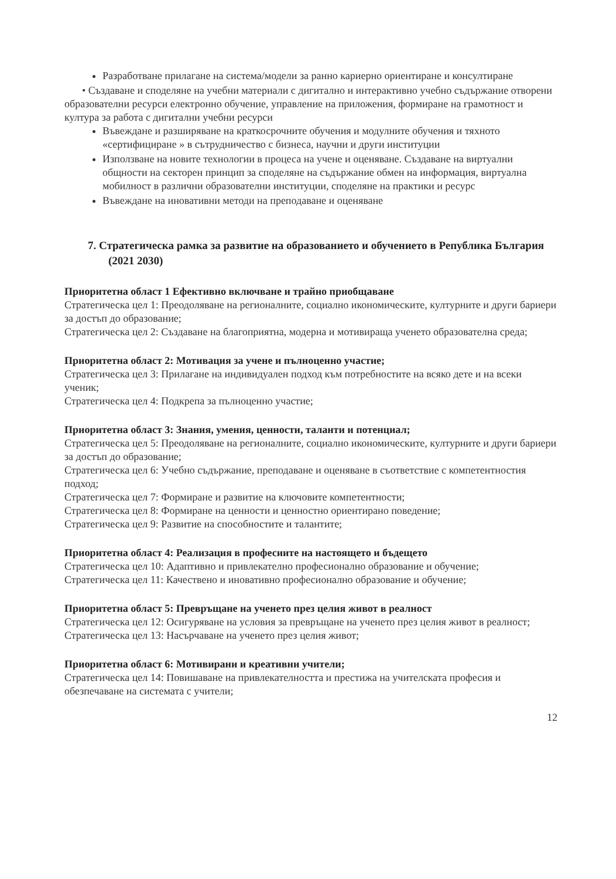Разработване прилагане на система/модели за ранно кариерно ориентиране и консултиране
• Създаване и споделяне на учебни материали с дигитално и интерактивно учебно съдържание отворени образователни ресурси електронно обучение, управление на приложения, формиране на грамотност и култура за работа с дигитални учебни ресурси
Въвеждане и разширяване на краткосрочните обучения и модулните обучения и тяхното «сертифициране » в сътрудничество с бизнеса, научни и други институции
Използване на новите технологии в процеса на учене и оценяване. Създаване на виртуални общности на секторен принцип за споделяне на съдържание обмен на информация, виртуална мобилност в различни образователни институции, споделяне на практики и ресурс
Въвеждане на иновативни методи на преподаване и оценяване
7. Стратегическа рамка за развитие на образованието и обучението в Република България (2021 2030)
Приоритетна област 1 Ефективно включване и трайно приобщаване
Стратегическа цел 1: Преодоляване на регионалните, социално икономическите, културните и други бариери за достъп до образование;
Стратегическа цел 2: Създаване на благоприятна, модерна и мотивираща ученето образователна среда;
Приоритетна област 2: Мотивация за учене и пълноценно участие;
Стратегическа цел 3: Прилагане на индивидуален подход към потребностите на всяко дете и на всеки ученик;
Стратегическа цел 4: Подкрепа за пълноценно участие;
Приоритетна област 3: Знания, умения, ценности, таланти и потенциал;
Стратегическа цел 5: Преодоляване на регионалните, социално икономическите, културните и други бариери за достъп до образование;
Стратегическа цел 6: Учебно съдържание, преподаване и оценяване в съответствие с компетентностия подход;
Стратегическа цел 7: Формиране и развитие на ключовите компетентности;
Стратегическа цел 8: Формиране на ценности и ценностно ориентирано поведение;
Стратегическа цел 9: Развитие на способностите и талантите;
Приоритетна област 4: Реализация в професиите на настоящето и бъдещето
Стратегическа цел 10: Адаптивно и привлекателно професионално образование и обучение;
Стратегическа цел 11: Качествено и иновативно професионално образование и обучение;
Приоритетна област 5: Превръщане на ученето през целия живот в реалност
Стратегическа цел 12: Осигуряване на условия за превръщане на ученето през целия живот в реалност;
Стратегическа цел 13: Насърчаване на ученето през целия живот;
Приоритетна област 6: Мотивирани и креативни учители;
Стратегическа цел 14: Повишаване на привлекателността и престижа на учителската професия и обезпечаване на системата с учители;
12